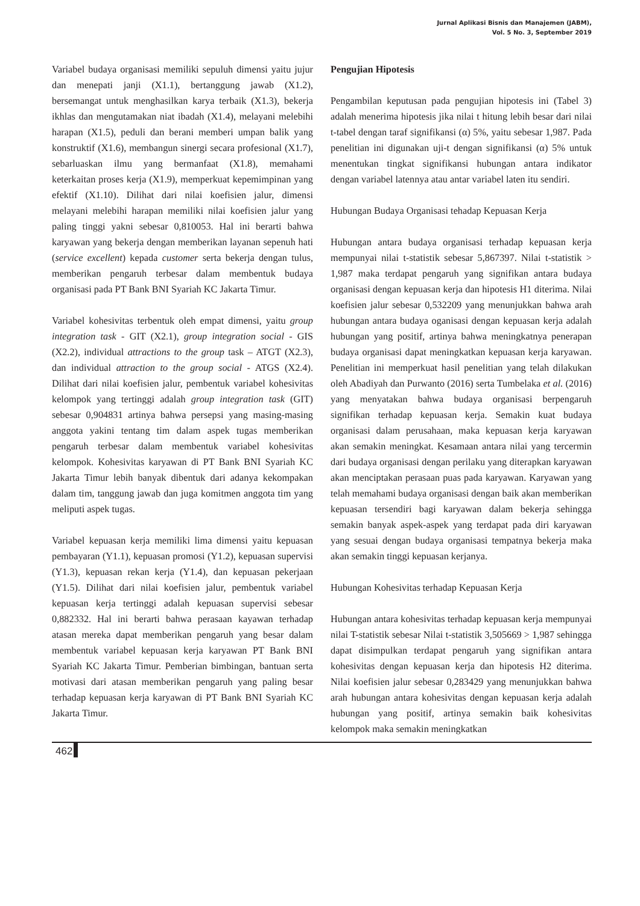Jurnal Aplikasi Bisnis dan Manajemen (JABM),
Vol. 5 No. 3, September 2019
Variabel budaya organisasi memiliki sepuluh dimensi yaitu jujur dan menepati janji (X1.1), bertanggung jawab (X1.2), bersemangat untuk menghasilkan karya terbaik (X1.3), bekerja ikhlas dan mengutamakan niat ibadah (X1.4), melayani melebihi harapan (X1.5), peduli dan berani memberi umpan balik yang konstruktif (X1.6), membangun sinergi secara profesional (X1.7), sebarluaskan ilmu yang bermanfaat (X1.8), memahami keterkaitan proses kerja (X1.9), memperkuat kepemimpinan yang efektif (X1.10). Dilihat dari nilai koefisien jalur, dimensi melayani melebihi harapan memiliki nilai koefisien jalur yang paling tinggi yakni sebesar 0,810053. Hal ini berarti bahwa karyawan yang bekerja dengan memberikan layanan sepenuh hati (service excellent) kepada customer serta bekerja dengan tulus, memberikan pengaruh terbesar dalam membentuk budaya organisasi pada PT Bank BNI Syariah KC Jakarta Timur.
Variabel kohesivitas terbentuk oleh empat dimensi, yaitu group integration task - GIT (X2.1), group integration social - GIS (X2.2), individual attractions to the group task – ATGT (X2.3), dan individual attraction to the group social - ATGS (X2.4). Dilihat dari nilai koefisien jalur, pembentuk variabel kohesivitas kelompok yang tertinggi adalah group integration task (GIT) sebesar 0,904831 artinya bahwa persepsi yang masing-masing anggota yakini tentang tim dalam aspek tugas memberikan pengaruh terbesar dalam membentuk variabel kohesivitas kelompok. Kohesivitas karyawan di PT Bank BNI Syariah KC Jakarta Timur lebih banyak dibentuk dari adanya kekompakan dalam tim, tanggung jawab dan juga komitmen anggota tim yang meliputi aspek tugas.
Variabel kepuasan kerja memiliki lima dimensi yaitu kepuasan pembayaran (Y1.1), kepuasan promosi (Y1.2), kepuasan supervisi (Y1.3), kepuasan rekan kerja (Y1.4), dan kepuasan pekerjaan (Y1.5). Dilihat dari nilai koefisien jalur, pembentuk variabel kepuasan kerja tertinggi adalah kepuasan supervisi sebesar 0,882332. Hal ini berarti bahwa perasaan kayawan terhadap atasan mereka dapat memberikan pengaruh yang besar dalam membentuk variabel kepuasan kerja karyawan PT Bank BNI Syariah KC Jakarta Timur. Pemberian bimbingan, bantuan serta motivasi dari atasan memberikan pengaruh yang paling besar terhadap kepuasan kerja karyawan di PT Bank BNI Syariah KC Jakarta Timur.
Pengujian Hipotesis
Pengambilan keputusan pada pengujian hipotesis ini (Tabel 3) adalah menerima hipotesis jika nilai t hitung lebih besar dari nilai t-tabel dengan taraf signifikansi (α) 5%, yaitu sebesar 1,987. Pada penelitian ini digunakan uji-t dengan signifikansi (α) 5% untuk menentukan tingkat signifikansi hubungan antara indikator dengan variabel latennya atau antar variabel laten itu sendiri.
Hubungan Budaya Organisasi tehadap Kepuasan Kerja
Hubungan antara budaya organisasi terhadap kepuasan kerja mempunyai nilai t-statistik sebesar 5,867397. Nilai t-statistik > 1,987 maka terdapat pengaruh yang signifikan antara budaya organisasi dengan kepuasan kerja dan hipotesis H1 diterima. Nilai koefisien jalur sebesar 0,532209 yang menunjukkan bahwa arah hubungan antara budaya oganisasi dengan kepuasan kerja adalah hubungan yang positif, artinya bahwa meningkatnya penerapan budaya organisasi dapat meningkatkan kepuasan kerja karyawan. Penelitian ini memperkuat hasil penelitian yang telah dilakukan oleh Abadiyah dan Purwanto (2016) serta Tumbelaka et al. (2016) yang menyatakan bahwa budaya organisasi berpengaruh signifikan terhadap kepuasan kerja. Semakin kuat budaya organisasi dalam perusahaan, maka kepuasan kerja karyawan akan semakin meningkat. Kesamaan antara nilai yang tercermin dari budaya organisasi dengan perilaku yang diterapkan karyawan akan menciptakan perasaan puas pada karyawan. Karyawan yang telah memahami budaya organisasi dengan baik akan memberikan kepuasan tersendiri bagi karyawan dalam bekerja sehingga semakin banyak aspek-aspek yang terdapat pada diri karyawan yang sesuai dengan budaya organisasi tempatnya bekerja maka akan semakin tinggi kepuasan kerjanya.
Hubungan Kohesivitas terhadap Kepuasan Kerja
Hubungan antara kohesivitas terhadap kepuasan kerja mempunyai nilai T-statistik sebesar Nilai t-statistik 3,505669 > 1,987 sehingga dapat disimpulkan terdapat pengaruh yang signifikan antara kohesivitas dengan kepuasan kerja dan hipotesis H2 diterima. Nilai koefisien jalur sebesar 0,283429 yang menunjukkan bahwa arah hubungan antara kohesivitas dengan kepuasan kerja adalah hubungan yang positif, artinya semakin baik kohesivitas kelompok maka semakin meningkatkan
462